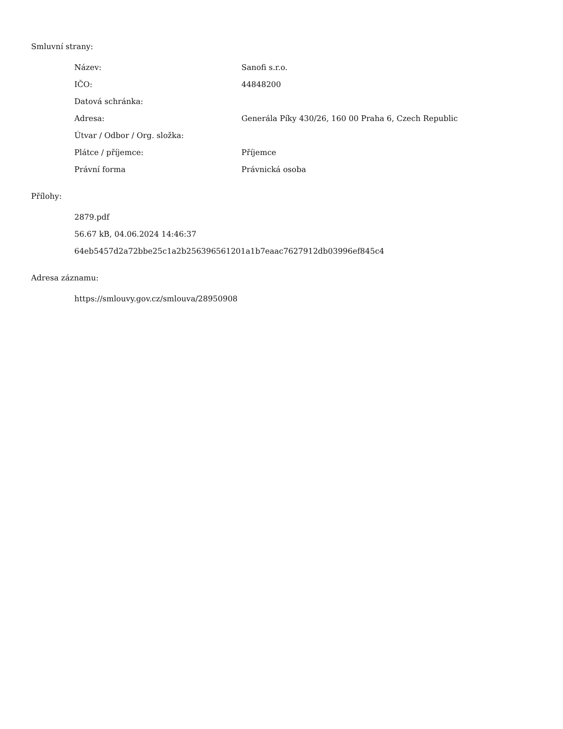Smluvní strany:
| Název: | Sanofi s.r.o. |
| IČO: | 44848200 |
| Datová schránka: | |
| Adresa: | Generála Píky 430/26, 160 00 Praha 6, Czech Republic |
| Útvar / Odbor / Org. složka: | |
| Plátce / příjemce: | Příjemce |
| Právní forma | Právnická osoba |
Přílohy:
2879.pdf
56.67 kB, 04.06.2024 14:46:37
64eb5457d2a72bbe25c1a2b256396561201a1b7eaac7627912db03996ef845c4
Adresa záznamu:
https://smlouvy.gov.cz/smlouva/28950908